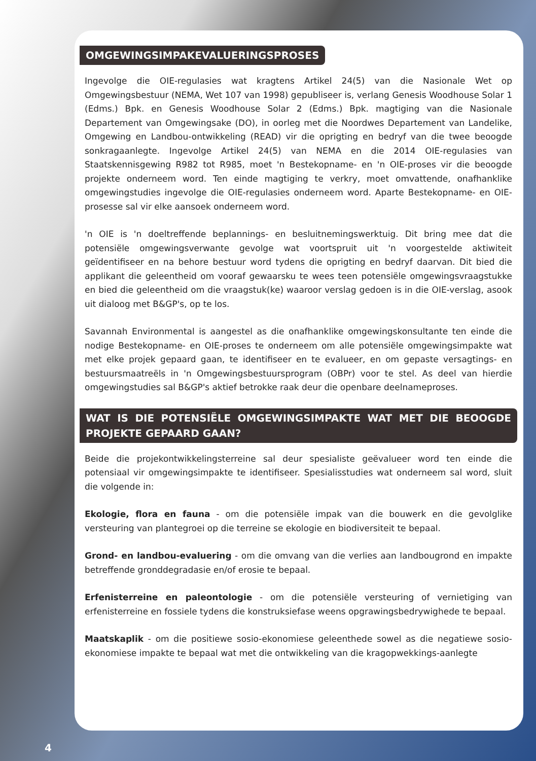OMGEWINGSIMPAKEVALUERINGSPROSES
Ingevolge die OIE-regulasies wat kragtens Artikel 24(5) van die Nasionale Wet op Omgewingsbestuur (NEMA, Wet 107 van 1998) gepubliseer is, verlang Genesis Woodhouse Solar 1 (Edms.) Bpk. en Genesis Woodhouse Solar 2 (Edms.) Bpk. magtiging van die Nasionale Departement van Omgewingsake (DO), in oorleg met die Noordwes Departement van Landelike, Omgewing en Landbou-ontwikkeling (READ) vir die oprigting en bedryf van die twee beoogde sonkragaanlegte. Ingevolge Artikel 24(5) van NEMA en die 2014 OIE-regulasies van Staatskennisgewing R982 tot R985, moet 'n Bestekopname- en 'n OIE-proses vir die beoogde projekte onderneem word. Ten einde magtiging te verkry, moet omvattende, onafhanklike omgewingstudies ingevolge die OIE-regulasies onderneem word. Aparte Bestekopname- en OIE-prosesse sal vir elke aansoek onderneem word.
'n OIE is 'n doeltreffende beplannings- en besluitnemingswerktuig. Dit bring mee dat die potensiële omgewingsverwante gevolge wat voortspruit uit 'n voorgestelde aktiwiteit geïdentifiseer en na behore bestuur word tydens die oprigting en bedryf daarvan. Dit bied die applikant die geleentheid om vooraf gewaarsku te wees teen potensiële omgewingsvraagstukke en bied die geleentheid om die vraagstuk(ke) waaroor verslag gedoen is in die OIE-verslag, asook uit dialoog met B&GP's, op te los.
Savannah Environmental is aangestel as die onafhanklike omgewingskonsultante ten einde die nodige Bestekopname- en OIE-proses te onderneem om alle potensiële omgewingsimpakte wat met elke projek gepaard gaan, te identifiseer en te evalueer, en om gepaste versagtings- en bestuursmaatreëls in 'n Omgewingsbestuursprogram (OBPr) voor te stel. As deel van hierdie omgewingstudies sal B&GP's aktief betrokke raak deur die openbare deelnameproses.
WAT IS DIE POTENSIËLE OMGEWINGSIMPAKTE WAT MET DIE BEOOGDE PROJEKTE GEPAARD GAAN?
Beide die projekontwikkelingsterreine sal deur spesialiste geëvalueer word ten einde die potensiaal vir omgewingsimpakte te identifiseer. Spesialisstudies wat onderneem sal word, sluit die volgende in:
Ekologie, flora en fauna - om die potensiële impak van die bouwerk en die gevolglike versteuring van plantegroei op die terreine se ekologie en biodiversiteit te bepaal.
Grond- en landbou-evaluering - om die omvang van die verlies aan landbougrond en impakte betreffende gronddegradasie en/of erosie te bepaal.
Erfenisterreine en paleontologie - om die potensiële versteuring of vernietiging van erfenisterreine en fossiele tydens die konstruksiefase weens opgrawingsbedrywighede te bepaal.
Maatskaplik - om die positiewe sosio-ekonomiese geleenthede sowel as die negatiewe sosio-ekonomiese impakte te bepaal wat met die ontwikkeling van die kragopwekkings-aanlegte
4